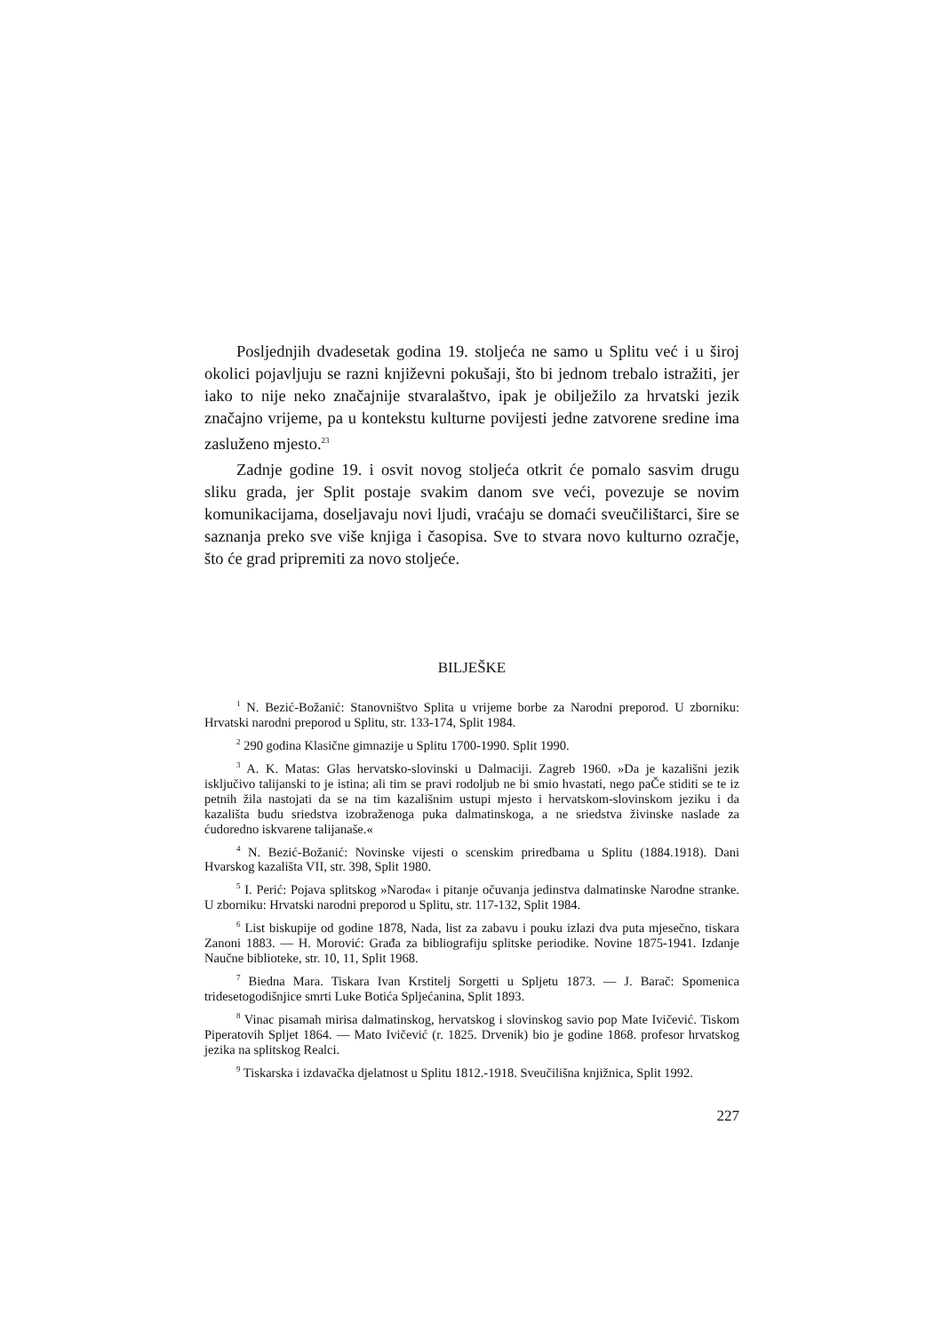Posljednjih dvadesetak godina 19. stoljeća ne samo u Splitu već i u široj okolici pojavljuju se razni književni pokušaji, što bi jednom trebalo istražiti, jer iako to nije neko značajnije stvaralaštvo, ipak je obilježilo za hrvatski jezik značajno vrijeme, pa u kontekstu kulturne povijesti jedne zatvorene sredine ima zasluženo mjesto.<sup>23</sup>
Zadnje godine 19. i osvit novog stoljeća otkrit će pomalo sasvim drugu sliku grada, jer Split postaje svakim danom sve veći, povezuje se novim komunikacijama, doseljavaju novi ljudi, vraćaju se domaći sveučilištarci, šire se saznanja preko sve više knjiga i časopisa. Sve to stvara novo kulturno ozračje, što će grad pripremiti za novo stoljeće.
BILJEŠKE
<sup>1</sup> N. Bezić-Božanić: Stanovništvo Splita u vrijeme borbe za Narodni preporod. U zborniku: Hrvatski narodni preporod u Splitu, str. 133-174, Split 1984.
<sup>2</sup> 290 godina Klasične gimnazije u Splitu 1700-1990. Split 1990.
<sup>3</sup> A. K. Matas: Glas hervatsko-slovinski u Dalmaciji. Zagreb 1960. »Da je kazališni jezik isključivo talijanski to je istina; ali tim se pravi rodoljub ne bi smio hvastati, nego paČe stiditi se te iz petnih žila nastojati da se na tim kazališnim ustupi mjesto i hervatskom-slovinskom jeziku i da kazališta budu sriedstva izobraženoga puka dalmatinskoga, a ne sriedstva živinske naslade za ćudoredno iskvarene talijanaše.«
<sup>4</sup> N. Bezić-Božanić: Novinske vijesti o scenskim priredbama u Splitu (1884.1918). Dani Hvarskog kazališta VII, str. 398, Split 1980.
<sup>5</sup> I. Perić: Pojava splitskog »Naroda« i pitanje očuvanja jedinstva dalmatinske Narodne stranke. U zborniku: Hrvatski narodni preporod u Splitu, str. 117-132, Split 1984.
<sup>6</sup> List biskupije od godine 1878, Nada, list za zabavu i pouku izlazi dva puta mjesečno, tiskara Zanoni 1883. — H. Morović: Građa za bibliografiju splitske periodike. Novine 1875-1941. Izdanje Naučne biblioteke, str. 10, 11, Split 1968.
<sup>7</sup> Biedna Mara. Tiskara Ivan Krstitelj Sorgetti u Spljetu 1873. — J. Barač: Spomenica tridesetogodišnjice smrti Luke Botića Spljećanina, Split 1893.
<sup>8</sup> Vinac pisamah mirisa dalmatinskog, hervatskog i slovinskog savio pop Mate Ivičević. Tiskom Piperatovih Spljet 1864. — Mato Ivičević (r. 1825. Drvenik) bio je godine 1868. profesor hrvatskog jezika na splitskog Realci.
<sup>9</sup> Tiskarska i izdavačka djelatnost u Splitu 1812.-1918. Sveučilišna knjižnica, Split 1992.
227